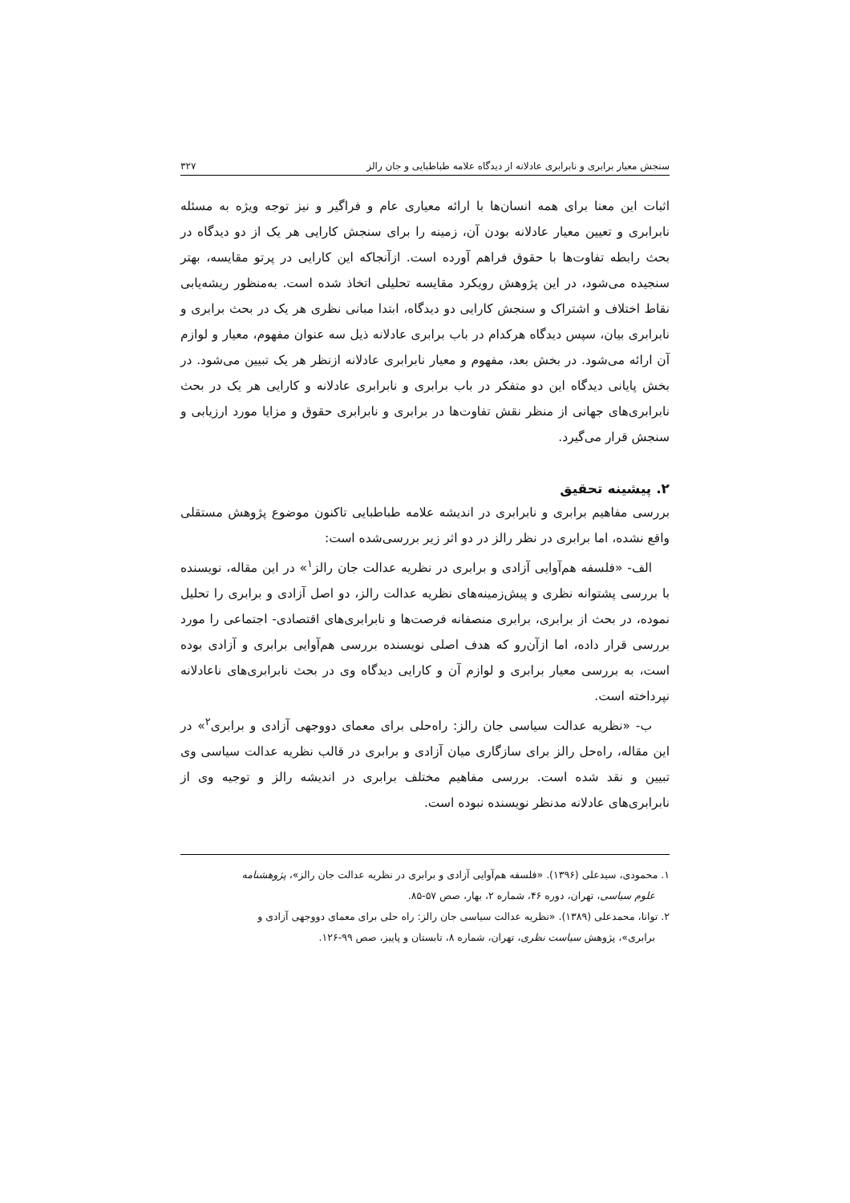سنجش معیار برابری و نابرابری عادلانه از دیدگاه علامه طباطبایی و جان رالز ۳۲۷
اثبات این معنا برای همه انسان‌ها با ارائه معیاری عام و فراگیر و نیز توجه ویژه به مسئله نابرابری و تعیین معیار عادلانه بودن آن، زمینه را برای سنجش کارایی هر یک از دو دیدگاه در بحث رابطه تفاوت‌ها با حقوق فراهم آورده است. ازآنجاکه این کارایی در پرتو مقایسه، بهتر سنجیده می‌شود، در این پژوهش رویکرد مقایسه تحلیلی اتخاذ شده است. به‌منظور ریشه‌یابی نقاط اختلاف و اشتراک و سنجش کارایی دو دیدگاه، ابتدا مبانی نظری هر یک در بحث برابری و نابرابری بیان، سپس دیدگاه هرکدام در باب برابری عادلانه ذیل سه عنوان مفهوم، معیار و لوازم آن ارائه می‌شود. در بخش بعد، مفهوم و معیار نابرابری عادلانه ازنظر هر یک تبیین می‌شود. در بخش پایانی دیدگاه این دو متفکر در باب برابری و نابرابری عادلانه و کارایی هر یک در بحث نابرابری‌های جهانی از منظر نقش تفاوت‌ها در برابری و نابرابری حقوق و مزایا مورد ارزیابی و سنجش قرار می‌گیرد.
۲. پیشینه تحقیق
بررسی مفاهیم برابری و نابرابری در اندیشه علامه طباطبایی تاکنون موضوع پژوهش مستقلی واقع نشده، اما برابری در نظر رالز در دو اثر زیر بررسی‌شده است:
الف- «فلسفه هم‌آوایی آزادی و برابری در نظریه عدالت جان رالز<sup>۱</sup>» در این مقاله، نویسنده با بررسی پشتوانه نظری و پیش‌زمینه‌های نظریه عدالت رالز، دو اصل آزادی و برابری را تحلیل نموده، در بحث از برابری، برابری منصفانه فرصت‌ها و نابرابری‌های اقتصادی- اجتماعی را مورد بررسی قرار داده، اما ازآن‌رو که هدف اصلی نویسنده بررسی هم‌آوایی برابری و آزادی بوده است، به بررسی معیار برابری و لوازم آن و کارایی دیدگاه وی در بحث نابرابری‌های ناعادلانه نپرداخته است.
ب- «نظریه عدالت سیاسی جان رالز: راه‌حلی برای معمای دووجهی آزادی و برابری<sup>۲</sup>» در این مقاله، راه‌حل رالز برای سازگاری میان آزادی و برابری در قالب نظریه عدالت سیاسی وی تبیین و نقد شده است. بررسی مفاهیم مختلف برابری در اندیشه رالز و توجیه وی از نابرابری‌های عادلانه مدنظر نویسنده نبوده است.
۱. محمودی، سیدعلی (۱۳۹۶). «فلسفه هم‌آوایی آزادی و برابری در نظریه عدالت جان رالز»، پژوهشنامه
علوم سیاسی، تهران، دوره ۴۶، شماره ۲، بهار، صص ۵۷-۸۵.
۲. توانا، محمدعلی (۱۳۸۹). «نظریه عدالت سیاسی جان رالز: راه حلی برای معمای دووجهی آزادی و
برابری»، پژوهش سیاست نظری، تهران، شماره ۸، تابستان و پاییز، صص ۹۹-۱۲۶.